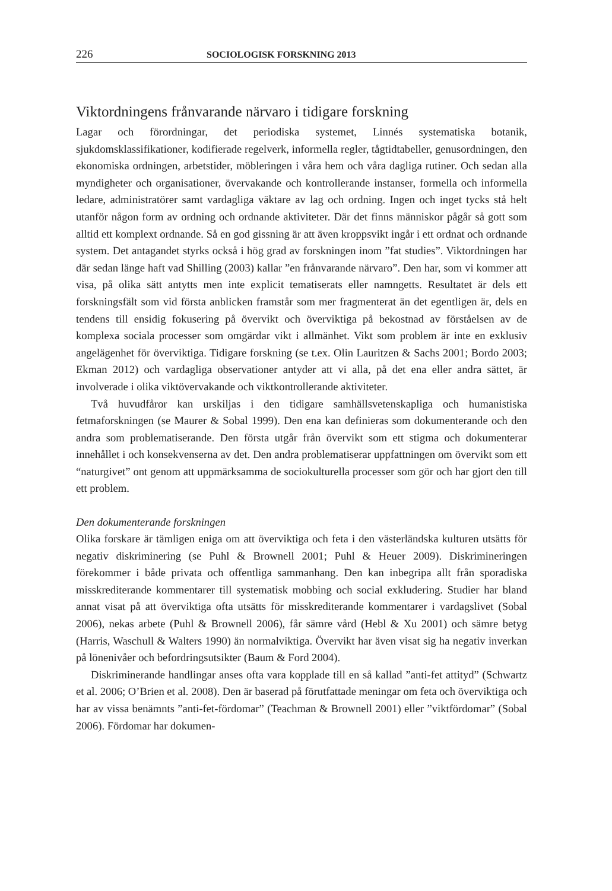226 SOCIOLOGISK FORSKNING 2013
Viktordningens frånvarande närvaro i tidigare forskning
Lagar och förordningar, det periodiska systemet, Linnés systematiska botanik, sjukdomsklassifikationer, kodifierade regelverk, informella regler, tågtidtabeller, genusordningen, den ekonomiska ordningen, arbetstider, möbleringen i våra hem och våra dagliga rutiner. Och sedan alla myndigheter och organisationer, övervakande och kontrollerande instanser, formella och informella ledare, administratörer samt vardagliga väktare av lag och ordning. Ingen och inget tycks stå helt utanför någon form av ordning och ordnande aktiviteter. Där det finns människor pågår så gott som alltid ett komplext ordnande. Så en god gissning är att även kroppsvikt ingår i ett ordnat och ordnande system. Det antagandet styrks också i hög grad av forskningen inom ”fat studies”. Viktordningen har där sedan länge haft vad Shilling (2003) kallar ”en frånvarande närvaro”. Den har, som vi kommer att visa, på olika sätt antytts men inte explicit tematiserats eller namngetts. Resultatet är dels ett forskningsfält som vid första anblicken framstår som mer fragmenterat än det egentligen är, dels en tendens till ensidig fokusering på övervikt och överviktiga på bekostnad av förståelsen av de komplexa sociala processer som omgärdar vikt i allmänhet. Vikt som problem är inte en exklusiv angelägenhet för överviktiga. Tidigare forskning (se t.ex. Olin Lauritzen & Sachs 2001; Bordo 2003; Ekman 2012) och vardagliga observationer antyder att vi alla, på det ena eller andra sättet, är involverade i olika viktövervakande och viktkontrollerande aktiviteter.
Två huvudfåror kan urskiljas i den tidigare samhällsvetenskapliga och humanistiska fetmaforskningen (se Maurer & Sobal 1999). Den ena kan definieras som dokumenterande och den andra som problematiserande. Den första utgår från övervikt som ett stigma och dokumenterar innehållet i och konsekvenserna av det. Den andra problematiserar uppfattningen om övervikt som ett “naturgivet” ont genom att uppmärksamma de sociokulturella processer som gör och har gjort den till ett problem.
Den dokumenterande forskningen
Olika forskare är tämligen eniga om att överviktiga och feta i den västerländska kulturen utsätts för negativ diskriminering (se Puhl & Brownell 2001; Puhl & Heuer 2009). Diskrimineringen förekommer i både privata och offentliga sammanhang. Den kan inbegripa allt från sporadiska misskrediterande kommentarer till systematisk mobbing och social exkludering. Studier har bland annat visat på att överviktiga ofta utsätts för misskrediterande kommentarer i vardagslivet (Sobal 2006), nekas arbete (Puhl & Brownell 2006), får sämre vård (Hebl & Xu 2001) och sämre betyg (Harris, Waschull & Walters 1990) än normalviktiga. Övervikt har även visat sig ha negativ inverkan på lönenivåer och befordringsutsikter (Baum & Ford 2004).
Diskriminerande handlingar anses ofta vara kopplade till en så kallad ”anti-fet attityd” (Schwartz et al. 2006; O’Brien et al. 2008). Den är baserad på förutfattade meningar om feta och överviktiga och har av vissa benämnts ”anti-fet-fördomar” (Teachman & Brownell 2001) eller ”viktfördomar” (Sobal 2006). Fördomar har dokumen-